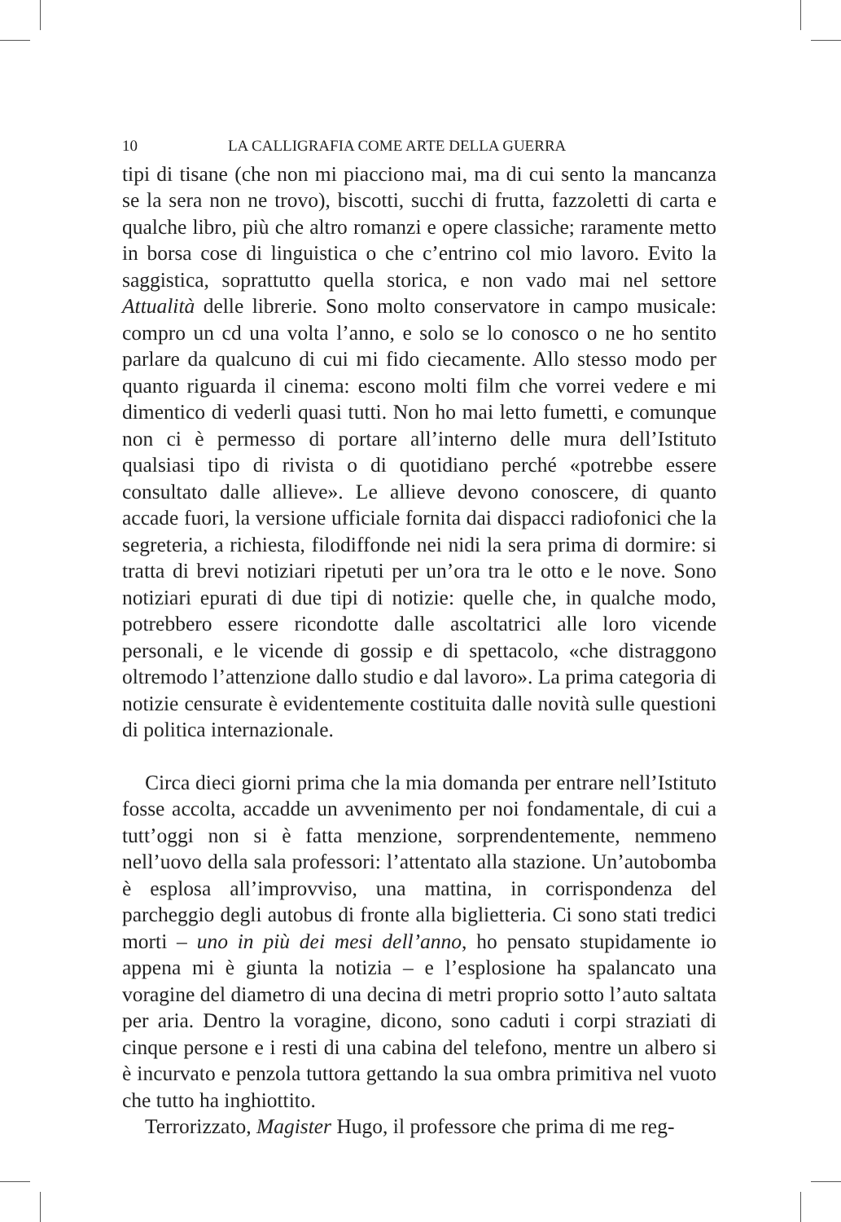10 LA CALLIGRAFIA COME ARTE DELLA GUERRA
tipi di tisane (che non mi piacciono mai, ma di cui sento la mancanza se la sera non ne trovo), biscotti, succhi di frutta, fazzoletti di carta e qualche libro, più che altro romanzi e opere classiche; raramente metto in borsa cose di linguistica o che c’entrino col mio lavoro. Evito la saggistica, soprattutto quella storica, e non vado mai nel settore Attualità delle librerie. Sono molto conservatore in campo musicale: compro un cd una volta l’anno, e solo se lo conosco o ne ho sentito parlare da qualcuno di cui mi fido ciecamente. Allo stesso modo per quanto riguarda il cinema: escono molti film che vorrei vedere e mi dimentico di vederli quasi tutti. Non ho mai letto fumetti, e comunque non ci è permesso di portare all’interno delle mura dell’Istituto qualsiasi tipo di rivista o di quotidiano perché «potrebbe essere consultato dalle allieve». Le allieve devono conoscere, di quanto accade fuori, la versione ufficiale fornita dai dispacci radiofonici che la segreteria, a richiesta, filodiffonde nei nidi la sera prima di dormire: si tratta di brevi notiziari ripetuti per un’ora tra le otto e le nove. Sono notiziari epurati di due tipi di notizie: quelle che, in qualche modo, potrebbero essere ricondotte dalle ascoltatrici alle loro vicende personali, e le vicende di gossip e di spettacolo, «che distraggono oltremodo l’attenzione dallo studio e dal lavoro». La prima categoria di notizie censurate è evidentemente costituita dalle novità sulle questioni di politica internazionale.
Circa dieci giorni prima che la mia domanda per entrare nell’Istituto fosse accolta, accadde un avvenimento per noi fondamentale, di cui a tutt’oggi non si è fatta menzione, sorprendentemente, nemmeno nell’uovo della sala professori: l’attentato alla stazione. Un’autobomba è esplosa all’improvviso, una mattina, in corrispondenza del parcheggio degli autobus di fronte alla biglietteria. Ci sono stati tredici morti – uno in più dei mesi dell’anno, ho pensato stupidamente io appena mi è giunta la notizia – e l’esplosione ha spalancato una voragine del diametro di una decina di metri proprio sotto l’auto saltata per aria. Dentro la voragine, dicono, sono caduti i corpi straziati di cinque persone e i resti di una cabina del telefono, mentre un albero si è incurvato e penzola tuttora gettando la sua ombra primitiva nel vuoto che tutto ha inghiottito.
Terrorizzato, Magister Hugo, il professore che prima di me reg-